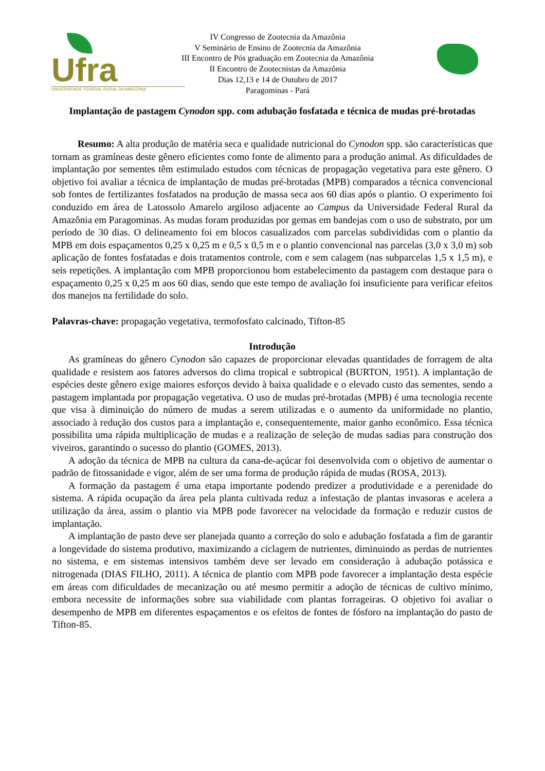Ufra
UNIVERSIDADE FEDERAL RURAL DA AMAZÔNIA
IV Congresso de Zootecnia da Amazônia
V Seminário de Ensino de Zootecnia da Amazônia
III Encontro de Pós graduação em Zootecnia da Amazônia
II Encontro de Zootecnistas da Amazônia
Dias 12,13 e 14 de Outubro de 2017
Paragominas - Pará
Implantação de pastagem Cynodon spp. com adubação fosfatada e técnica de mudas pré-brotadas
Resumo: A alta produção de matéria seca e qualidade nutricional do Cynodon spp. são características que tornam as gramíneas deste gênero eficientes como fonte de alimento para a produção animal. As dificuldades de implantação por sementes têm estimulado estudos com técnicas de propagação vegetativa para este gênero. O objetivo foi avaliar a técnica de implantação de mudas pré-brotadas (MPB) comparados a técnica convencional sob fontes de fertilizantes fosfatados na produção de massa seca aos 60 dias após o plantio. O experimento foi conduzido em área de Latossolo Amarelo argiloso adjacente ao Campus da Universidade Federal Rural da Amazônia em Paragominas. As mudas foram produzidas por gemas em bandejas com o uso de substrato, por um período de 30 dias. O delineamento foi em blocos casualizados com parcelas subdivididas com o plantio da MPB em dois espaçamentos 0,25 x 0,25 m e 0,5 x 0,5 m e o plantio convencional nas parcelas (3,0 x 3,0 m) sob aplicação de fontes fosfatadas e dois tratamentos controle, com e sem calagem (nas subparcelas 1,5 x 1,5 m), e seis repetições. A implantação com MPB proporcionou bom estabelecimento da pastagem com destaque para o espaçamento 0,25 x 0,25 m aos 60 dias, sendo que este tempo de avaliação foi insuficiente para verificar efeitos dos manejos na fertilidade do solo.
Palavras-chave: propagação vegetativa, termofosfato calcinado, Tifton-85
Introdução
As gramíneas do gênero Cynodon são capazes de proporcionar elevadas quantidades de forragem de alta qualidade e resistem aos fatores adversos do clima tropical e subtropical (BURTON, 1951). A implantação de espécies deste gênero exige maiores esforços devido à baixa qualidade e o elevado custo das sementes, sendo a pastagem implantada por propagação vegetativa. O uso de mudas pré-brotadas (MPB) é uma tecnologia recente que visa à diminuição do número de mudas a serem utilizadas e o aumento da uniformidade no plantio, associado à redução dos custos para a implantação e, consequentemente, maior ganho econômico. Essa técnica possibilita uma rápida multiplicação de mudas e a realização de seleção de mudas sadias para construção dos viveiros, garantindo o sucesso do plantio (GOMES, 2013).
A adoção da técnica de MPB na cultura da cana-de-açúcar foi desenvolvida com o objetivo de aumentar o padrão de fitossanidade e vigor, além de ser uma forma de produção rápida de mudas (ROSA, 2013).
A formação da pastagem é uma etapa importante podendo predizer a produtividade e a perenidade do sistema. A rápida ocupação da área pela planta cultivada reduz a infestação de plantas invasoras e acelera a utilização da área, assim o plantio via MPB pode favorecer na velocidade da formação e reduzir custos de implantação.
A implantação de pasto deve ser planejada quanto a correção do solo e adubação fosfatada a fim de garantir a longevidade do sistema produtivo, maximizando a ciclagem de nutrientes, diminuindo as perdas de nutrientes no sistema, e em sistemas intensivos também deve ser levado em consideração à adubação potássica e nitrogenada (DIAS FILHO, 2011). A técnica de plantio com MPB pode favorecer a implantação desta espécie em áreas com dificuldades de mecanização ou até mesmo permitir a adoção de técnicas de cultivo mínimo, embora necessite de informações sobre sua viabilidade com plantas forrageiras. O objetivo foi avaliar o desempenho de MPB em diferentes espaçamentos e os efeitos de fontes de fósforo na implantação do pasto de Tifton-85.